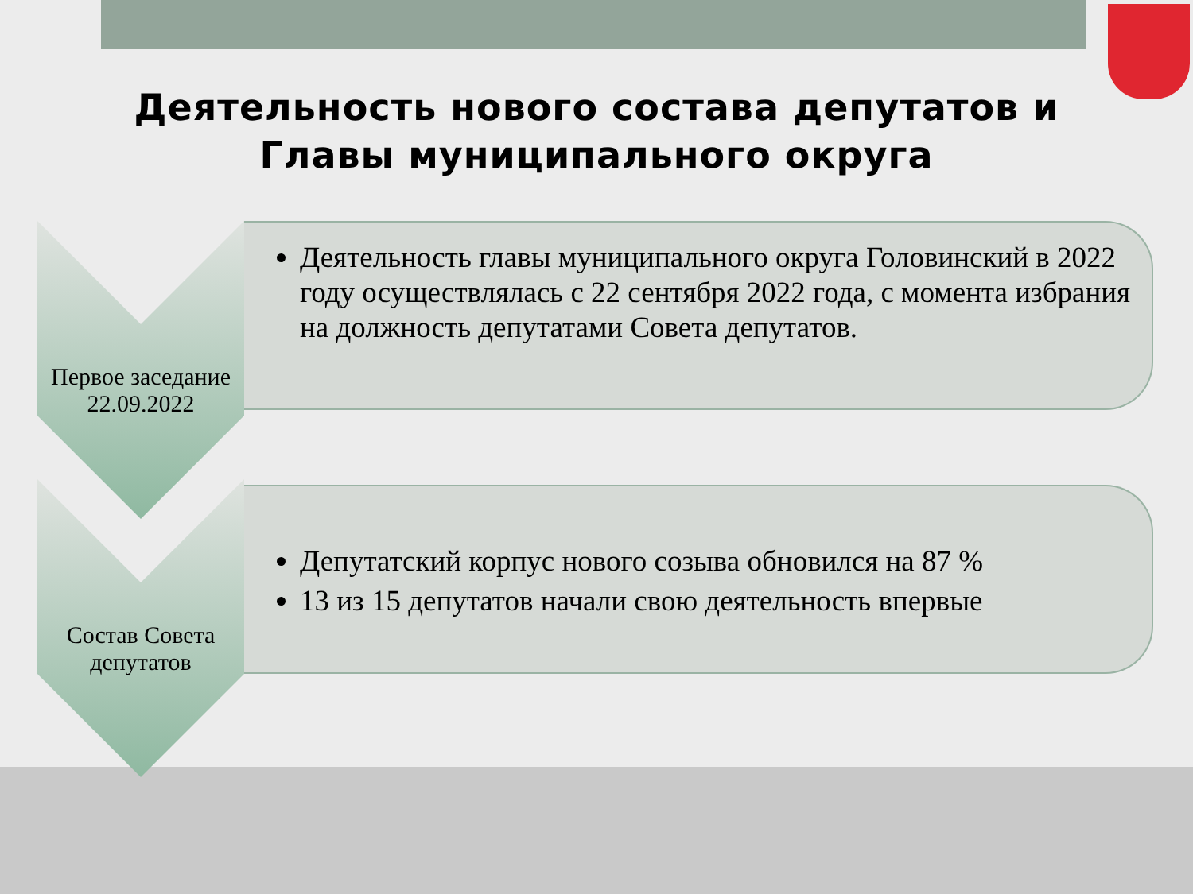Деятельность нового состава депутатов и
Главы муниципального округа
Первое заседание
22.09.2022
Деятельность главы муниципального округа Головинский в 2022 году осуществлялась с 22 сентября 2022 года, с момента избрания на должность депутатами Совета депутатов.
Состав Совета
депутатов
Депутатский корпус нового созыва обновился на 87 %
13 из 15 депутатов начали свою деятельность впервые